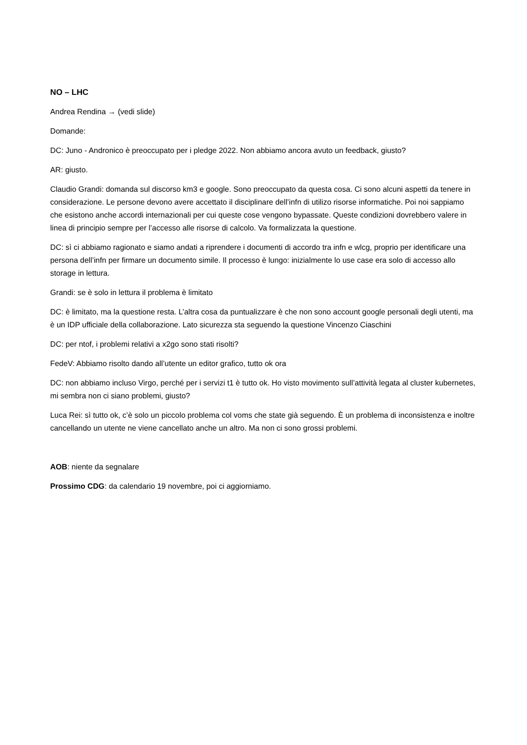NO – LHC
Andrea Rendina → (vedi slide)
Domande:
DC: Juno - Andronico è preoccupato per i pledge 2022. Non abbiamo ancora avuto un feedback, giusto?
AR: giusto.
Claudio Grandi: domanda sul discorso km3 e google. Sono preoccupato da questa cosa. Ci sono alcuni aspetti da tenere in considerazione. Le persone devono avere accettato il disciplinare dell’infn di utilizo risorse informatiche. Poi noi sappiamo che esistono anche accordi internazionali per cui queste cose vengono bypassate. Queste condizioni dovrebbero valere in linea di principio sempre per l’accesso alle risorse di calcolo. Va formalizzata la questione.
DC: sì ci abbiamo ragionato e siamo andati a riprendere i documenti di accordo tra infn e wlcg, proprio per identificare una persona dell’infn per firmare un documento simile. Il processo è lungo: inizialmente lo use case era solo di accesso allo storage in lettura.
Grandi: se è solo in lettura il problema è limitato
DC: è limitato, ma la questione resta. L’altra cosa da puntualizzare è che non sono account google personali degli utenti, ma è un IDP ufficiale della collaborazione. Lato sicurezza sta seguendo la questione Vincenzo Ciaschini
DC: per ntof, i problemi relativi a x2go sono stati risolti?
FedeV: Abbiamo risolto dando all’utente un editor grafico, tutto ok ora
DC: non abbiamo incluso Virgo, perché per i servizi t1 è tutto ok. Ho visto movimento sull’attività legata al cluster kubernetes, mi sembra non ci siano problemi, giusto?
Luca Rei: sì tutto ok, c’è solo un piccolo problema col voms che state già seguendo. È un problema di inconsistenza e inoltre cancellando un utente ne viene cancellato anche un altro. Ma non ci sono grossi problemi.
AOB: niente da segnalare
Prossimo CDG: da calendario 19 novembre, poi ci aggiorniamo.